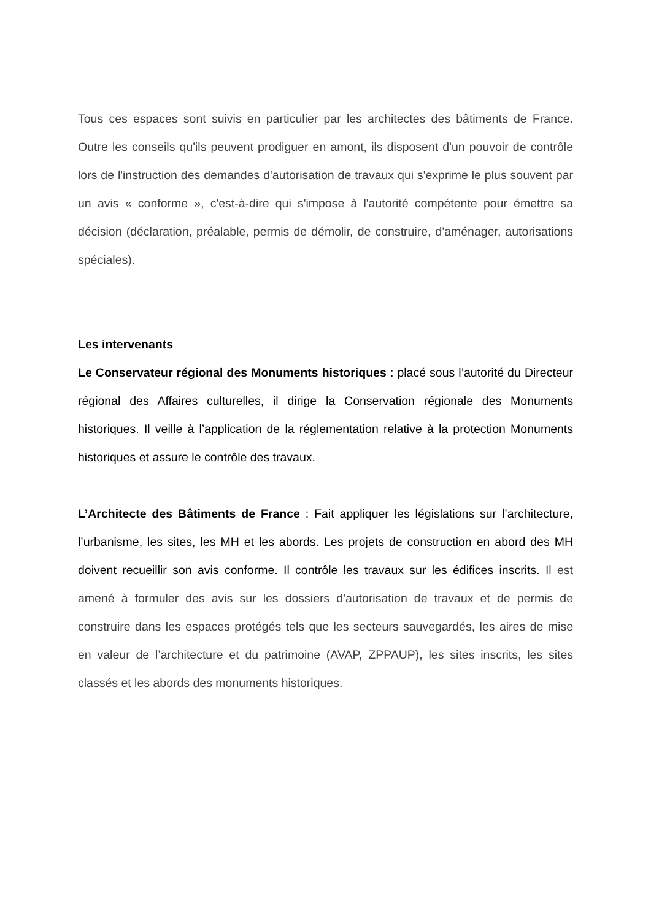Tous ces espaces sont suivis en particulier par les architectes des bâtiments de France. Outre les conseils qu'ils peuvent prodiguer en amont, ils disposent d'un pouvoir de contrôle lors de l'instruction des demandes d'autorisation de travaux qui s'exprime le plus souvent par un avis « conforme », c'est-à-dire qui s'impose à l'autorité compétente pour émettre sa décision (déclaration, préalable, permis de démolir, de construire, d'aménager, autorisations spéciales).
Les intervenants
Le Conservateur régional des Monuments historiques : placé sous l’autorité du Directeur régional des Affaires culturelles, il dirige la Conservation régionale des Monuments historiques. Il veille à l’application de la réglementation relative à la protection Monuments historiques et assure le contrôle des travaux.
L’Architecte des Bâtiments de France : Fait appliquer les législations sur l’architecture, l’urbanisme, les sites, les MH et les abords. Les projets de construction en abord des MH doivent recueillir son avis conforme. Il contrôle les travaux sur les édifices inscrits. Il est amené à formuler des avis sur les dossiers d'autorisation de travaux et de permis de construire dans les espaces protégés tels que les secteurs sauvegardés, les aires de mise en valeur de l’architecture et du patrimoine (AVAP, ZPPAUP), les sites inscrits, les sites classés et les abords des monuments historiques.